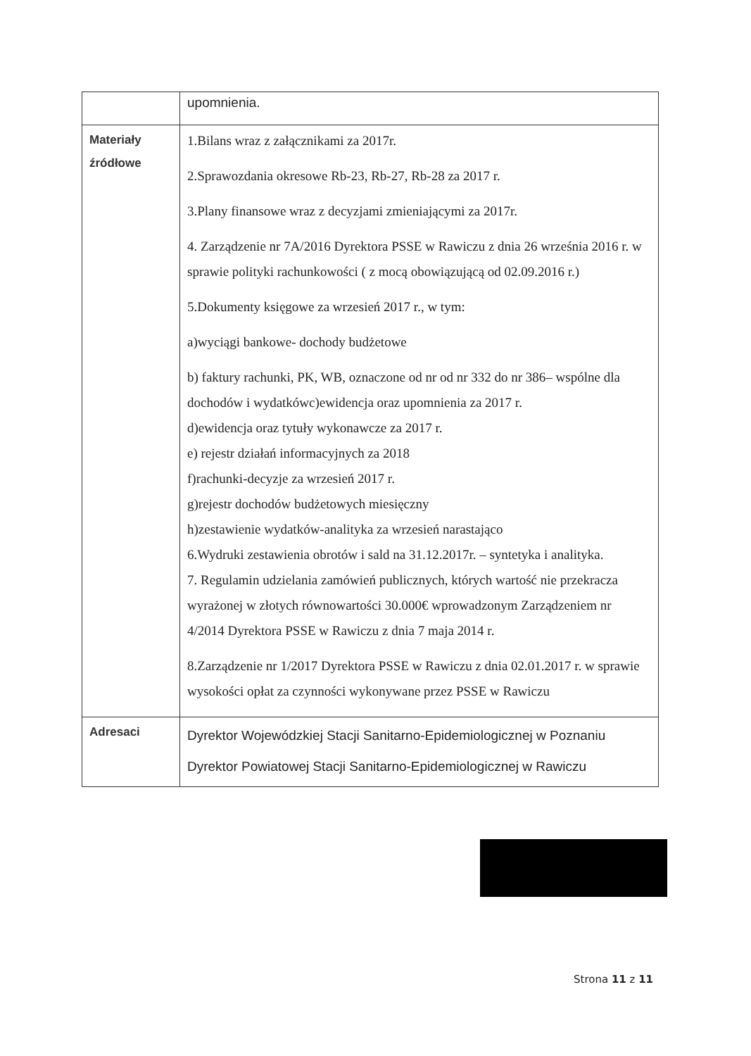| | upomnienia. |
| Materiały źródłowe | 1.Bilans wraz z załącznikami za 2017r. 2.Sprawozdania okresowe Rb-23, Rb-27, Rb-28 za 2017 r. 3.Plany finansowe wraz z decyzjami zmieniającymi za 2017r. 4. Zarządzenie nr 7A/2016 Dyrektora PSSE w Rawiczu z dnia 26 września 2016 r. w sprawie polityki rachunkowości ( z mocą obowiązującą od 02.09.2016 r.) 5.Dokumenty księgowe za wrzesień 2017 r., w tym: a)wyciągi bankowe- dochody budżetowe b) faktury rachunki, PK, WB, oznaczone od nr od nr 332 do nr 386– wspólne dla dochodów i wydatkówc)ewidencja oraz upomnienia za 2017 r. d)ewidencja oraz tytuły wykonawcze za 2017 r. e) rejestr działań informacyjnych za 2018 f)rachunki-decyzje za wrzesień 2017 r. g)rejestr dochodów budżetowych miesięczny h)zestawienie wydatków-analityka za wrzesień narastająco 6.Wydruki zestawienia obrotów i sald na 31.12.2017r. – syntetyka i analityka. 7. Regulamin udzielania zamówień publicznych, których wartość nie przekracza wyrażonej w złotych równowartości 30.000€ wprowadzonym Zarządzeniem nr 4/2014 Dyrektora PSSE w Rawiczu z dnia 7 maja 2014 r. 8.Zarządzenie nr 1/2017 Dyrektora PSSE w Rawiczu z dnia 02.01.2017 r. w sprawie wysokości opłat za czynności wykonywane przez PSSE w Rawiczu |
| Adresaci | Dyrektor Wojewódzkiej Stacji Sanitarno-Epidemiologicznej w Poznaniu Dyrektor Powiatowej Stacji Sanitarno-Epidemiologicznej w Rawiczu |
Strona 11 z 11